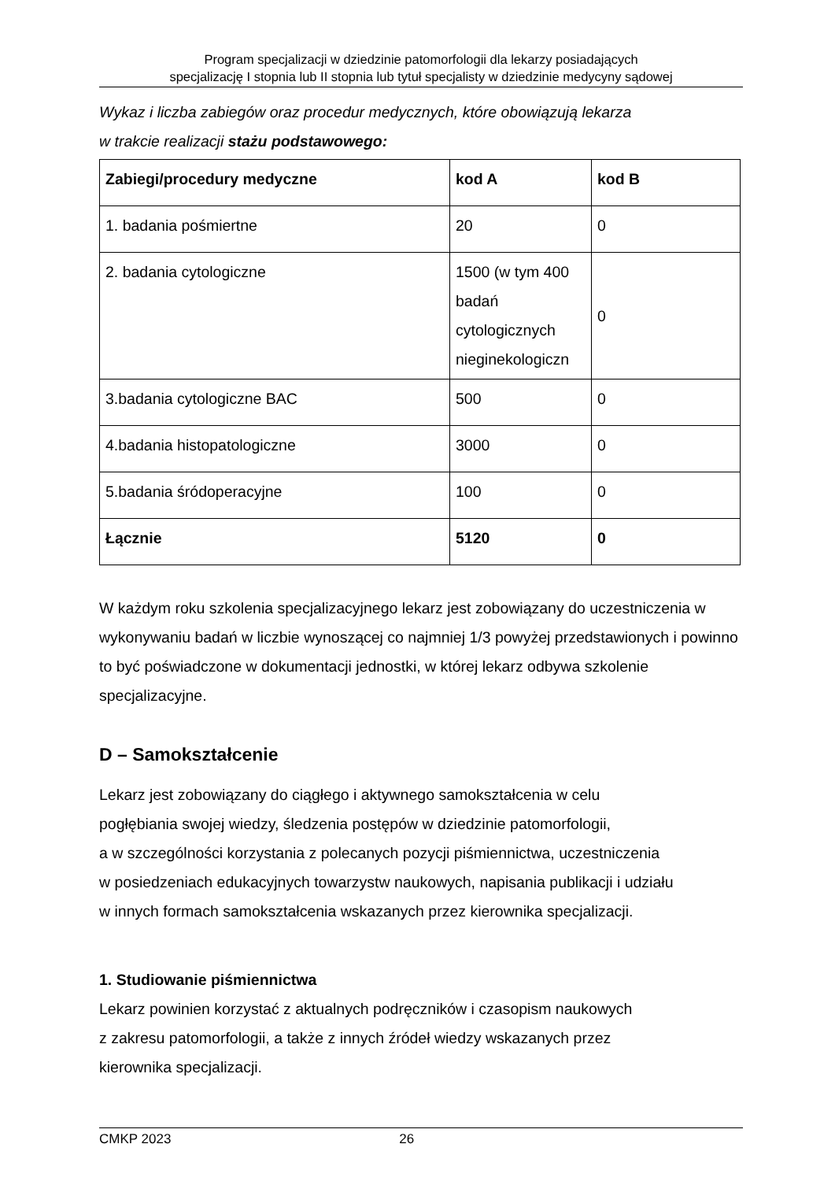Program specjalizacji w dziedzinie patomorfologii dla lekarzy posiadających
specjalizację I stopnia lub II stopnia lub tytuł specjalisty w dziedzinie medycyny sądowej
Wykaz i liczba zabiegów oraz procedur medycznych, które obowiązują lekarza
w trakcie realizacji stażu podstawowego:
| Zabiegi/procedury medyczne | kod A | kod B |
| --- | --- | --- |
| 1. badania pośmiertne | 20 | 0 |
| 2. badania cytologiczne | 1500 (w tym 400 badań cytologicznych nieginekologiczn | 0 |
| 3.badania cytologiczne BAC | 500 | 0 |
| 4.badania histopatologiczne | 3000 | 0 |
| 5.badania śródoperacyjne | 100 | 0 |
| Łącznie | 5120 | 0 |
W każdym roku szkolenia specjalizacyjnego lekarz jest zobowiązany do uczestniczenia w wykonywaniu badań w liczbie wynoszącej co najmniej 1/3 powyżej przedstawionych i powinno to być poświadczone w dokumentacji jednostki, w której lekarz odbywa szkolenie specjalizacyjne.
D – Samokształcenie
Lekarz jest zobowiązany do ciągłego i aktywnego samokształcenia w celu
pogłębiania swojej wiedzy, śledzenia postępów w dziedzinie patomorfologii,
a w szczególności korzystania z polecanych pozycji piśmiennictwa, uczestniczenia
w posiedzeniach edukacyjnych towarzystw naukowych, napisania publikacji i udziału
w innych formach samokształcenia wskazanych przez kierownika specjalizacji.
1. Studiowanie piśmiennictwa
Lekarz powinien korzystać z aktualnych podręczników i czasopism naukowych
z zakresu patomorfologii, a także z innych źródeł wiedzy wskazanych przez
kierownika specjalizacji.
CMKP 2023 26